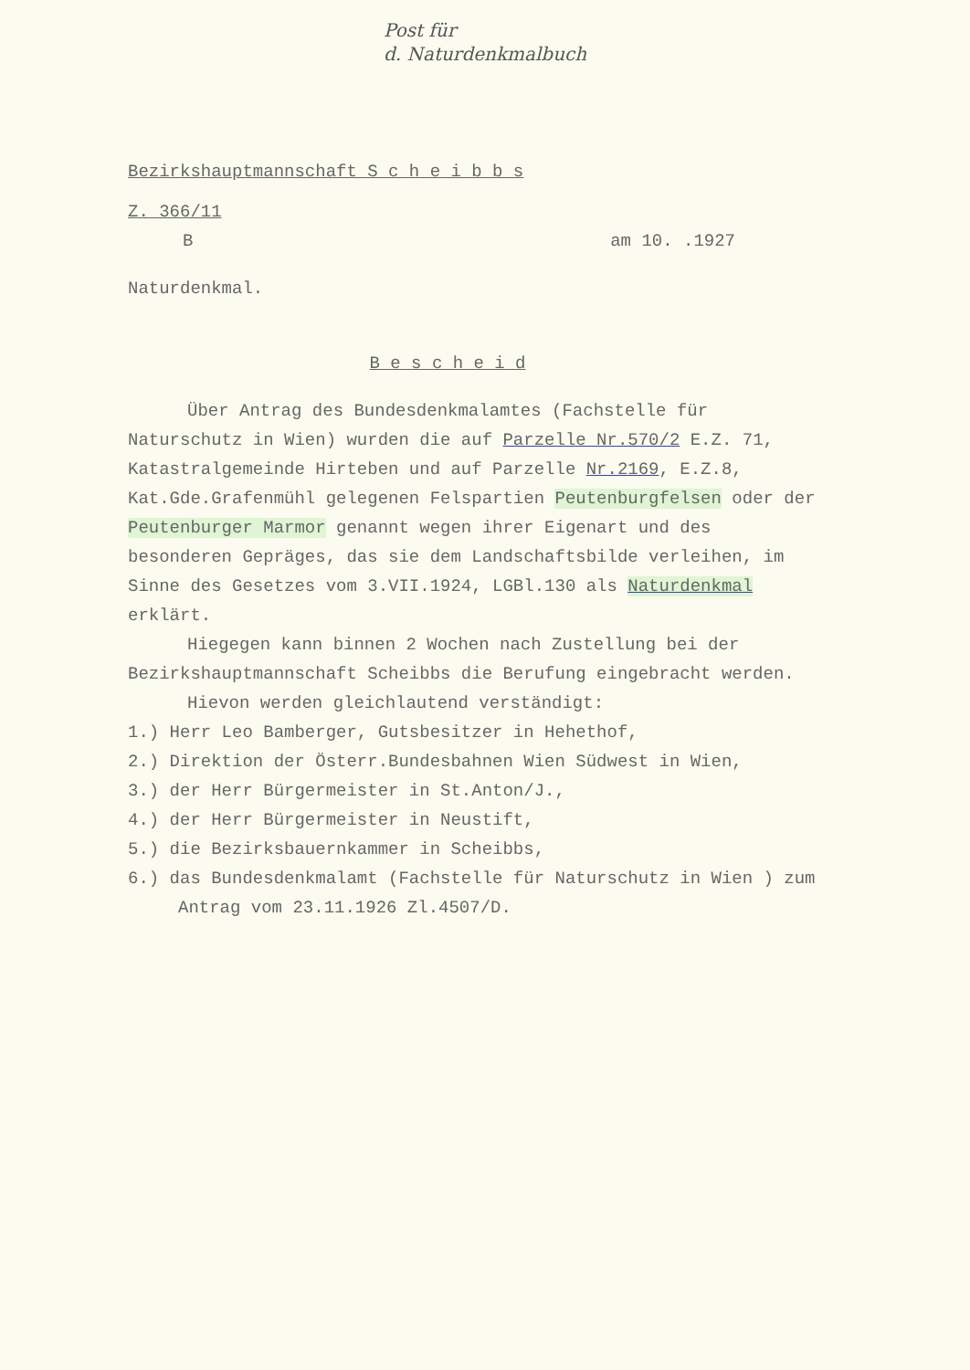Post für
d. Naturdenkmalbuch
Bezirkshauptmannschaft S c h e i b b s
Z. 366/11
Bam 10. .1927
Naturdenkmal.
B e s c h e i d
Über Antrag des Bundesdenkmalamtes (Fachstelle für Naturschutz in Wien) wurden die auf Parzelle Nr.570/2 E.Z. 71, Katastralgemeinde Hirteben und auf Parzelle Nr.2169, E.Z.8, Kat.Gde.Grafenmühl gelegenen Felspartien Peutenburgfelsen oder der Peutenburger Marmor genannt wegen ihrer Eigenart und des besonderen Gepräges, das sie dem Landschaftsbilde verleihen, im Sinne des Gesetzes vom 3.VII.1924, LGBl.130 als Naturdenkmal erklärt.
Hiegegen kann binnen 2 Wochen nach Zustellung bei der Bezirkshauptmannschaft Scheibbs die Berufung eingebracht werden.
Hievon werden gleichlautend verständigt:
1.) Herr Leo Bamberger, Gutsbesitzer in Hehethof,
2.) Direktion der Österr.Bundesbahnen Wien Südwest in Wien,
3.) der Herr Bürgermeister in St.Anton/J.,
4.) der Herr Bürgermeister in Neustift,
5.) die Bezirksbauernkammer in Scheibbs,
6.) das Bundesdenkmalamt (Fachstelle für Naturschutz in Wien ) zum Antrag vom 23.11.1926 Zl.4507/D.